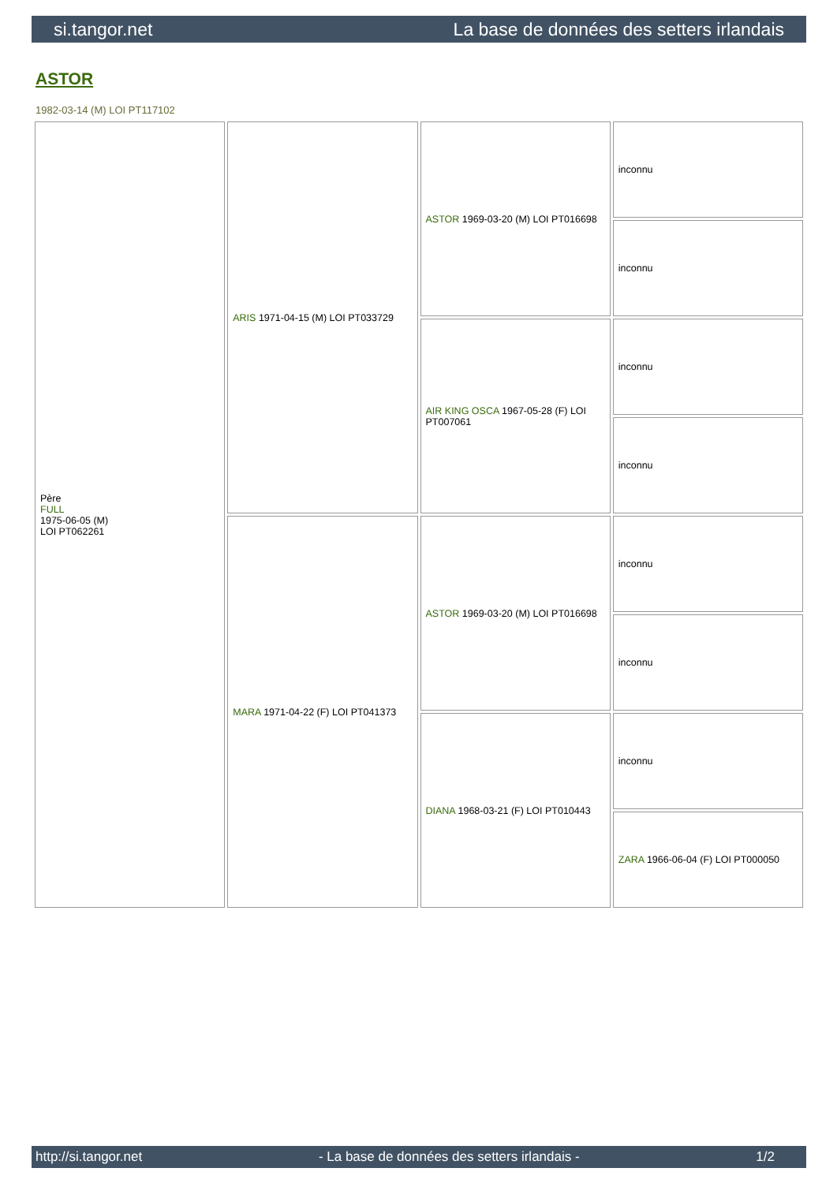si.tangor.net La base de données des setters irlandais
ASTOR
1982-03-14 (M) LOI PT117102
| Père FULL 1975-06-05 (M) LOI PT062261 | ARIS 1971-04-15 (M) LOI PT033729 | ASTOR 1969-03-20 (M) LOI PT016698 | inconnu |
| | | | inconnu |
| | | AIR KING OSCA 1967-05-28 (F) LOI PT007061 | inconnu |
| | | | inconnu |
| | MARA 1971-04-22 (F) LOI PT041373 | ASTOR 1969-03-20 (M) LOI PT016698 | inconnu |
| | | | inconnu |
| | | DIANA 1968-03-21 (F) LOI PT010443 | inconnu |
| | | | ZARA 1966-06-04 (F) LOI PT000050 |
http://si.tangor.net - La base de données des setters irlandais - 1/2